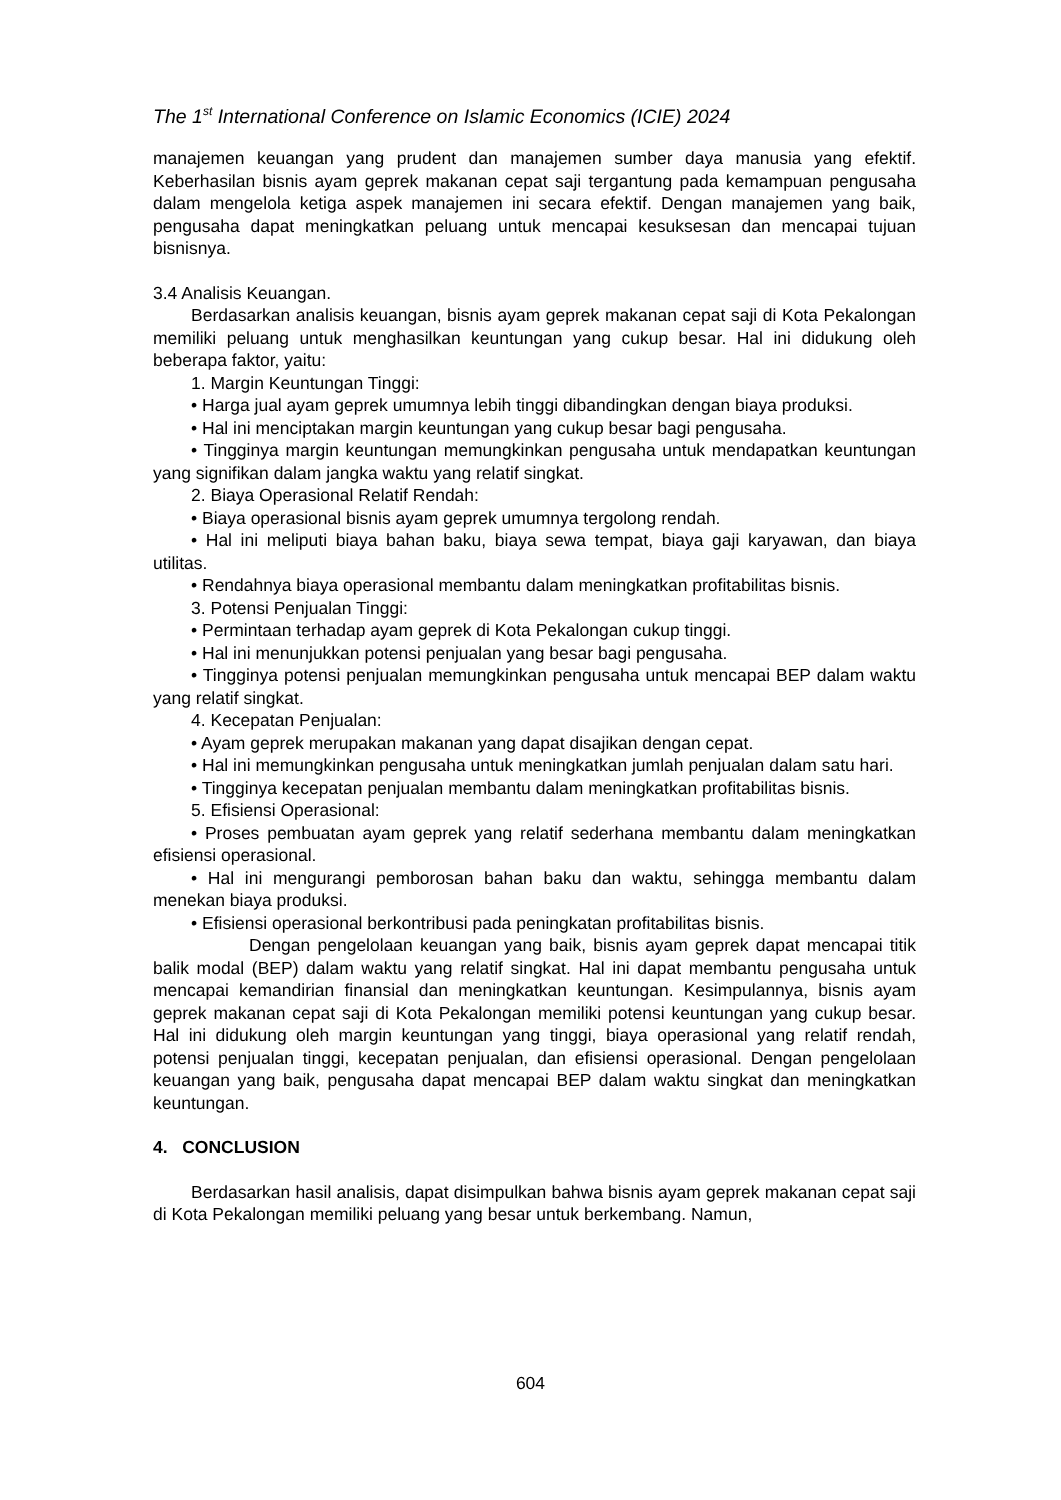The 1<sup>st</sup> International Conference on Islamic Economics (ICIE) 2024
manajemen keuangan yang prudent dan manajemen sumber daya manusia yang efektif. Keberhasilan bisnis ayam geprek makanan cepat saji tergantung pada kemampuan pengusaha dalam mengelola ketiga aspek manajemen ini secara efektif. Dengan manajemen yang baik, pengusaha dapat meningkatkan peluang untuk mencapai kesuksesan dan mencapai tujuan bisnisnya.
3.4 Analisis Keuangan.
Berdasarkan analisis keuangan, bisnis ayam geprek makanan cepat saji di Kota Pekalongan memiliki peluang untuk menghasilkan keuntungan yang cukup besar. Hal ini didukung oleh beberapa faktor, yaitu:
1. Margin Keuntungan Tinggi:
• Harga jual ayam geprek umumnya lebih tinggi dibandingkan dengan biaya produksi.
• Hal ini menciptakan margin keuntungan yang cukup besar bagi pengusaha.
• Tingginya margin keuntungan memungkinkan pengusaha untuk mendapatkan keuntungan yang signifikan dalam jangka waktu yang relatif singkat.
2. Biaya Operasional Relatif Rendah:
• Biaya operasional bisnis ayam geprek umumnya tergolong rendah.
• Hal ini meliputi biaya bahan baku, biaya sewa tempat, biaya gaji karyawan, dan biaya utilitas.
• Rendahnya biaya operasional membantu dalam meningkatkan profitabilitas bisnis.
3. Potensi Penjualan Tinggi:
• Permintaan terhadap ayam geprek di Kota Pekalongan cukup tinggi.
• Hal ini menunjukkan potensi penjualan yang besar bagi pengusaha.
• Tingginya potensi penjualan memungkinkan pengusaha untuk mencapai BEP dalam waktu yang relatif singkat.
4. Kecepatan Penjualan:
• Ayam geprek merupakan makanan yang dapat disajikan dengan cepat.
• Hal ini memungkinkan pengusaha untuk meningkatkan jumlah penjualan dalam satu hari.
• Tingginya kecepatan penjualan membantu dalam meningkatkan profitabilitas bisnis.
5. Efisiensi Operasional:
• Proses pembuatan ayam geprek yang relatif sederhana membantu dalam meningkatkan efisiensi operasional.
• Hal ini mengurangi pemborosan bahan baku dan waktu, sehingga membantu dalam menekan biaya produksi.
• Efisiensi operasional berkontribusi pada peningkatan profitabilitas bisnis.
Dengan pengelolaan keuangan yang baik, bisnis ayam geprek dapat mencapai titik balik modal (BEP) dalam waktu yang relatif singkat. Hal ini dapat membantu pengusaha untuk mencapai kemandirian finansial dan meningkatkan keuntungan. Kesimpulannya, bisnis ayam geprek makanan cepat saji di Kota Pekalongan memiliki potensi keuntungan yang cukup besar. Hal ini didukung oleh margin keuntungan yang tinggi, biaya operasional yang relatif rendah, potensi penjualan tinggi, kecepatan penjualan, dan efisiensi operasional. Dengan pengelolaan keuangan yang baik, pengusaha dapat mencapai BEP dalam waktu singkat dan meningkatkan keuntungan.
4. CONCLUSION
Berdasarkan hasil analisis, dapat disimpulkan bahwa bisnis ayam geprek makanan cepat saji di Kota Pekalongan memiliki peluang yang besar untuk berkembang. Namun,
604